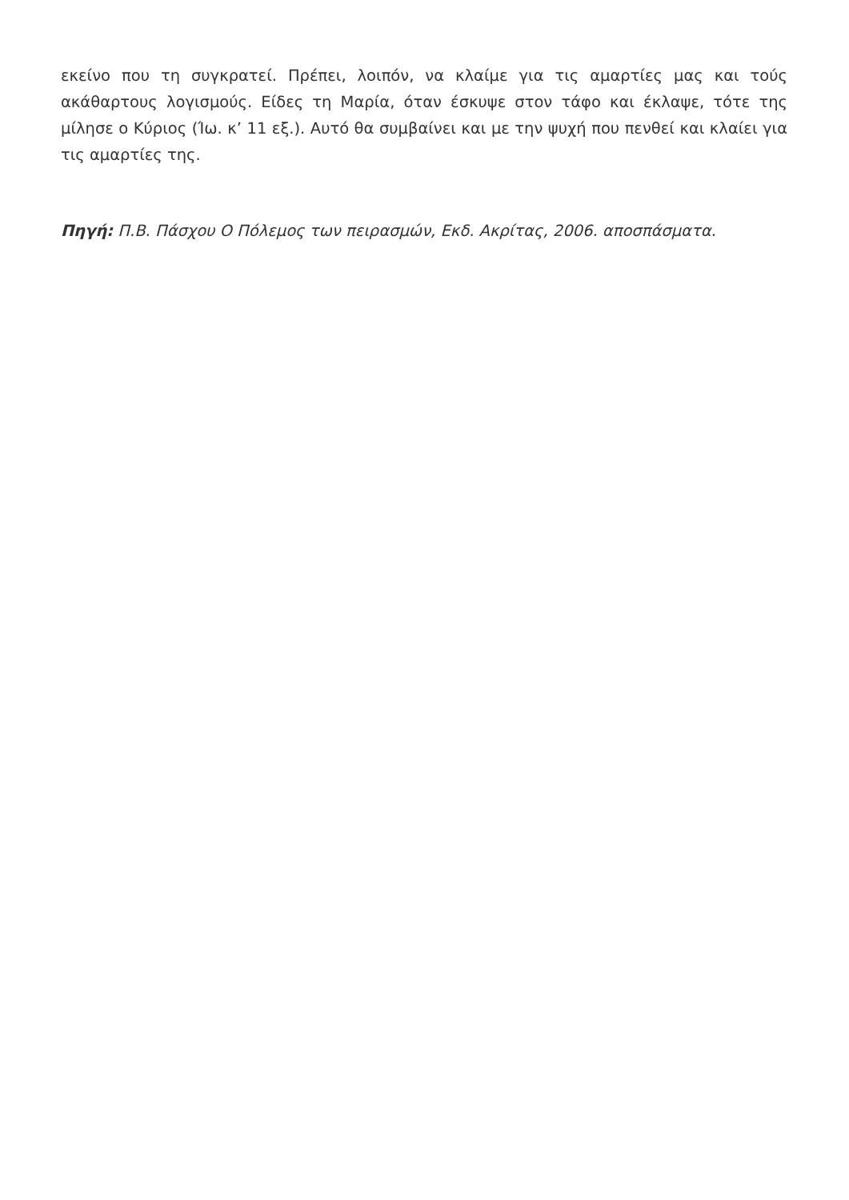εκείνο που τη συγκρατεί. Πρέπει, λοιπόν, να κλαίμε για τις αμαρτίες μας και τούς ακάθαρτους λογισμούς. Είδες τη Μαρία, όταν έσκυψε στον τάφο και έκλαψε, τότε της μίλησε ο Κύριος (Ίω. κ’ 11 εξ.). Αυτό θα συμβαίνει και με την ψυχή που πενθεί και κλαίει για τις αμαρτίες της.
Πηγή: Π.Β. Πάσχου Ο Πόλεμος των πειρασμών, Εκδ. Ακρίτας, 2006. αποσπάσματα.